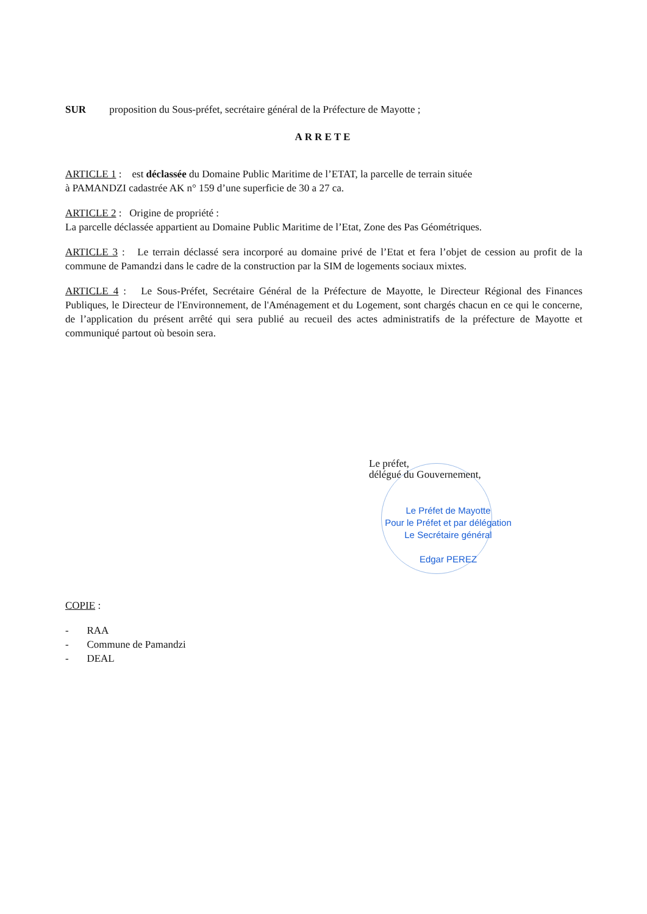SUR proposition du Sous-préfet, secrétaire général de la Préfecture de Mayotte ;
ARRETE
ARTICLE 1 : est déclassée du Domaine Public Maritime de l’ETAT, la parcelle de terrain située
à PAMANDZI cadastrée AK n° 159 d’une superficie de 30 a 27 ca.
ARTICLE 2 : Origine de propriété :
La parcelle déclassée appartient au Domaine Public Maritime de l’Etat, Zone des Pas Géométriques.
ARTICLE 3 : Le terrain déclassé sera incorporé au domaine privé de l’Etat et fera l’objet de cession au profit de la commune de Pamandzi dans le cadre de la construction par la SIM de logements sociaux mixtes.
ARTICLE 4 : Le Sous-Préfet, Secrétaire Général de la Préfecture de Mayotte, le Directeur Régional des Finances Publiques, le Directeur de l'Environnement, de l'Aménagement et du Logement, sont chargés chacun en ce qui le concerne, de l’application du présent arrêté qui sera publié au recueil des actes administratifs de la préfecture de Mayotte et communiqué partout où besoin sera.
Le préfet,
délégué du Gouvernement,
Le Préfet de Mayotte
Pour le Préfet et par délégation
Le Secrétaire général
Edgar PEREZ
COPIE :
- RAA
- Commune de Pamandzi
- DEAL